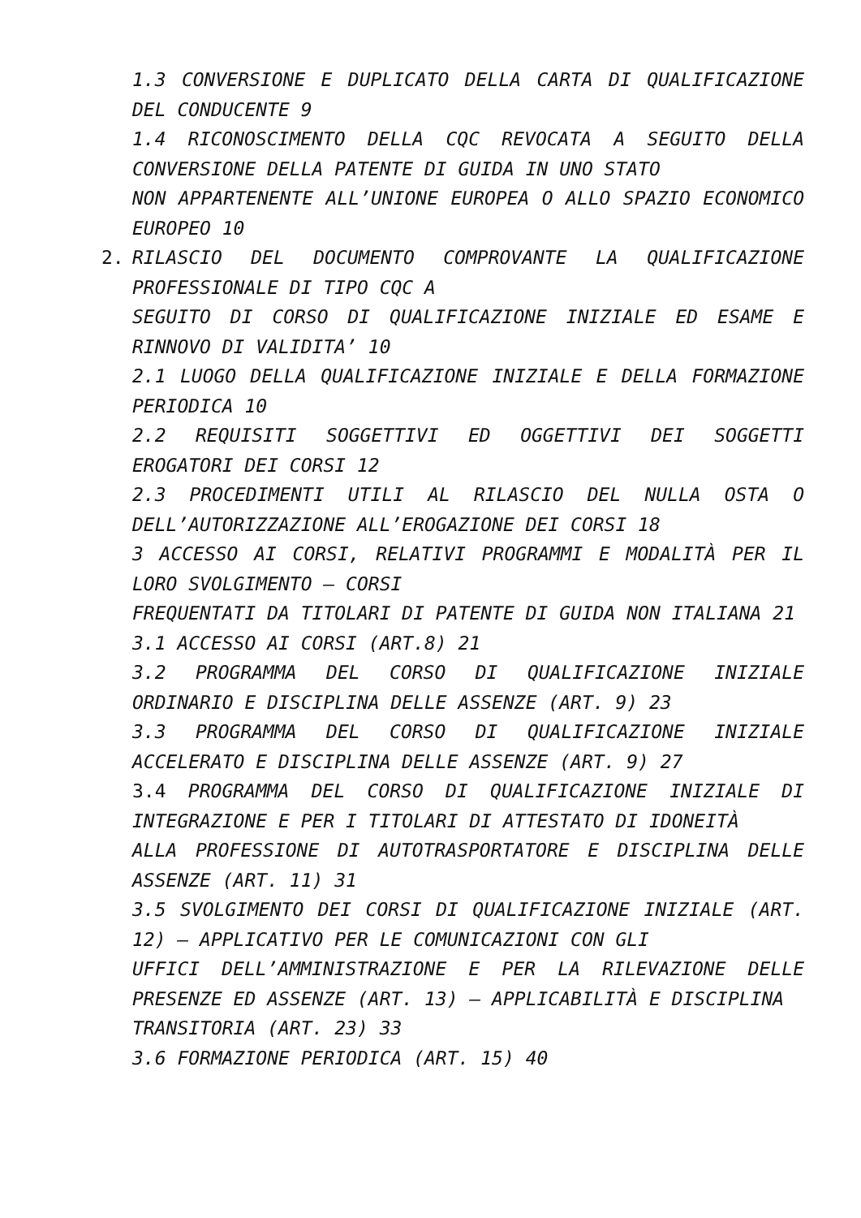1.3 CONVERSIONE E DUPLICATO DELLA CARTA DI QUALIFICAZIONE DEL CONDUCENTE 9
1.4 RICONOSCIMENTO DELLA CQC REVOCATA A SEGUITO DELLA CONVERSIONE DELLA PATENTE DI GUIDA IN UNO STATO
NON APPARTENENTE ALL’UNIONE EUROPEA O ALLO SPAZIO ECONOMICO EUROPEO 10
2. RILASCIO DEL DOCUMENTO COMPROVANTE LA QUALIFICAZIONE PROFESSIONALE DI TIPO CQC A
SEGUITO DI CORSO DI QUALIFICAZIONE INIZIALE ED ESAME E RINNOVO DI VALIDITA’ 10
2.1 LUOGO DELLA QUALIFICAZIONE INIZIALE E DELLA FORMAZIONE PERIODICA 10
2.2 REQUISITI SOGGETTIVI ED OGGETTIVI DEI SOGGETTI EROGATORI DEI CORSI 12
2.3 PROCEDIMENTI UTILI AL RILASCIO DEL NULLA OSTA O DELL’AUTORIZZAZIONE ALL’EROGAZIONE DEI CORSI 18
3 ACCESSO AI CORSI, RELATIVI PROGRAMMI E MODALITÀ PER IL LORO SVOLGIMENTO – CORSI
FREQUENTATI DA TITOLARI DI PATENTE DI GUIDA NON ITALIANA 21
3.1 ACCESSO AI CORSI (ART.8) 21
3.2 PROGRAMMA DEL CORSO DI QUALIFICAZIONE INIZIALE ORDINARIO E DISCIPLINA DELLE ASSENZE (ART. 9) 23
3.3 PROGRAMMA DEL CORSO DI QUALIFICAZIONE INIZIALE ACCELERATO E DISCIPLINA DELLE ASSENZE (ART. 9) 27
3.4 PROGRAMMA DEL CORSO DI QUALIFICAZIONE INIZIALE DI INTEGRAZIONE E PER I TITOLARI DI ATTESTATO DI IDONEITÀ
ALLA PROFESSIONE DI AUTOTRASPORTATORE E DISCIPLINA DELLE ASSENZE (ART. 11) 31
3.5 SVOLGIMENTO DEI CORSI DI QUALIFICAZIONE INIZIALE (ART. 12) – APPLICATIVO PER LE COMUNICAZIONI CON GLI
UFFICI DELL’AMMINISTRAZIONE E PER LA RILEVAZIONE DELLE PRESENZE ED ASSENZE (ART. 13) – APPLICABILITÀ E DISCIPLINA
TRANSITORIA (ART. 23) 33
3.6 FORMAZIONE PERIODICA (ART. 15) 40